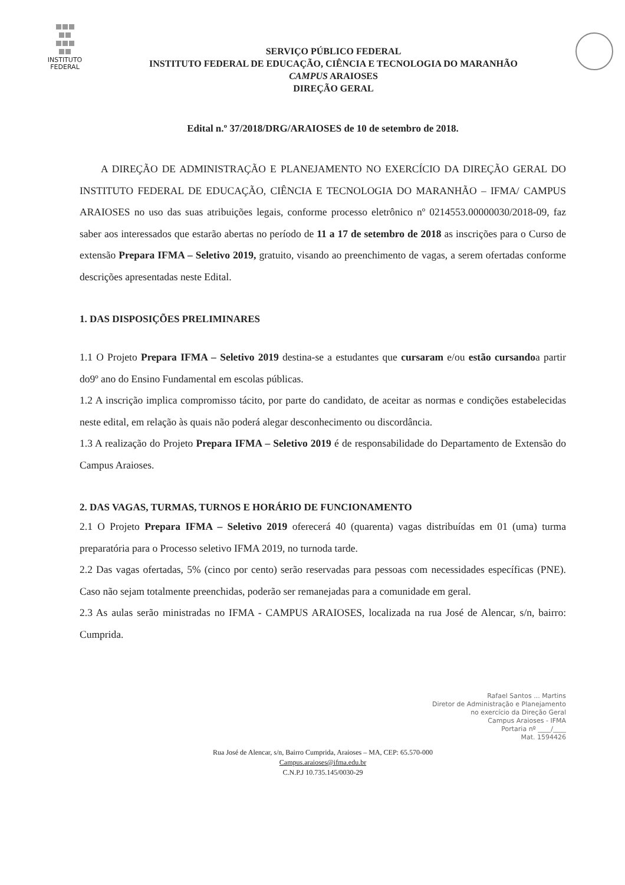INSTITUTO
FEDERAL
SERVIÇO PÚBLICO FEDERAL
INSTITUTO FEDERAL DE EDUCAÇÃO, CIÊNCIA E TECNOLOGIA DO MARANHÃO
CAMPUS ARAIOSES
DIREÇÃO GERAL
Edital n.º 37/2018/DRG/ARAIOSES de 10 de setembro de 2018.
A DIREÇÃO DE ADMINISTRAÇÃO E PLANEJAMENTO NO EXERCÍCIO DA DIREÇÃO GERAL DO INSTITUTO FEDERAL DE EDUCAÇÃO, CIÊNCIA E TECNOLOGIA DO MARANHÃO – IFMA/ CAMPUS ARAIOSES no uso das suas atribuições legais, conforme processo eletrônico nº 0214553.00000030/2018-09, faz saber aos interessados que estarão abertas no período de 11 a 17 de setembro de 2018 as inscrições para o Curso de extensão Prepara IFMA – Seletivo 2019, gratuito, visando ao preenchimento de vagas, a serem ofertadas conforme descrições apresentadas neste Edital.
1. DAS DISPOSIÇÕES PRELIMINARES
1.1 O Projeto Prepara IFMA – Seletivo 2019 destina-se a estudantes que cursaram e/ou estão cursandoa partir do9º ano do Ensino Fundamental em escolas públicas.
1.2 A inscrição implica compromisso tácito, por parte do candidato, de aceitar as normas e condições estabelecidas neste edital, em relação às quais não poderá alegar desconhecimento ou discordância.
1.3 A realização do Projeto Prepara IFMA – Seletivo 2019 é de responsabilidade do Departamento de Extensão do Campus Araioses.
2. DAS VAGAS, TURMAS, TURNOS E HORÁRIO DE FUNCIONAMENTO
2.1 O Projeto Prepara IFMA – Seletivo 2019 oferecerá 40 (quarenta) vagas distribuídas em 01 (uma) turma preparatória para o Processo seletivo IFMA 2019, no turnoda tarde.
2.2 Das vagas ofertadas, 5% (cinco por cento) serão reservadas para pessoas com necessidades específicas (PNE). Caso não sejam totalmente preenchidas, poderão ser remanejadas para a comunidade em geral.
2.3 As aulas serão ministradas no IFMA - CAMPUS ARAIOSES, localizada na rua José de Alencar, s/n, bairro: Cumprida.
Rafael Santos ... Martins
Diretor de Administração e Planejamento
no exercício da Direção Geral
Campus Araioses - IFMA
Portaria nº ____/____
Mat. 1594426
Rua José de Alencar, s/n, Bairro Cumprida, Araioses – MA, CEP: 65.570-000
Campus.araioses@ifma.edu.br
C.N.P.J 10.735.145/0030-29